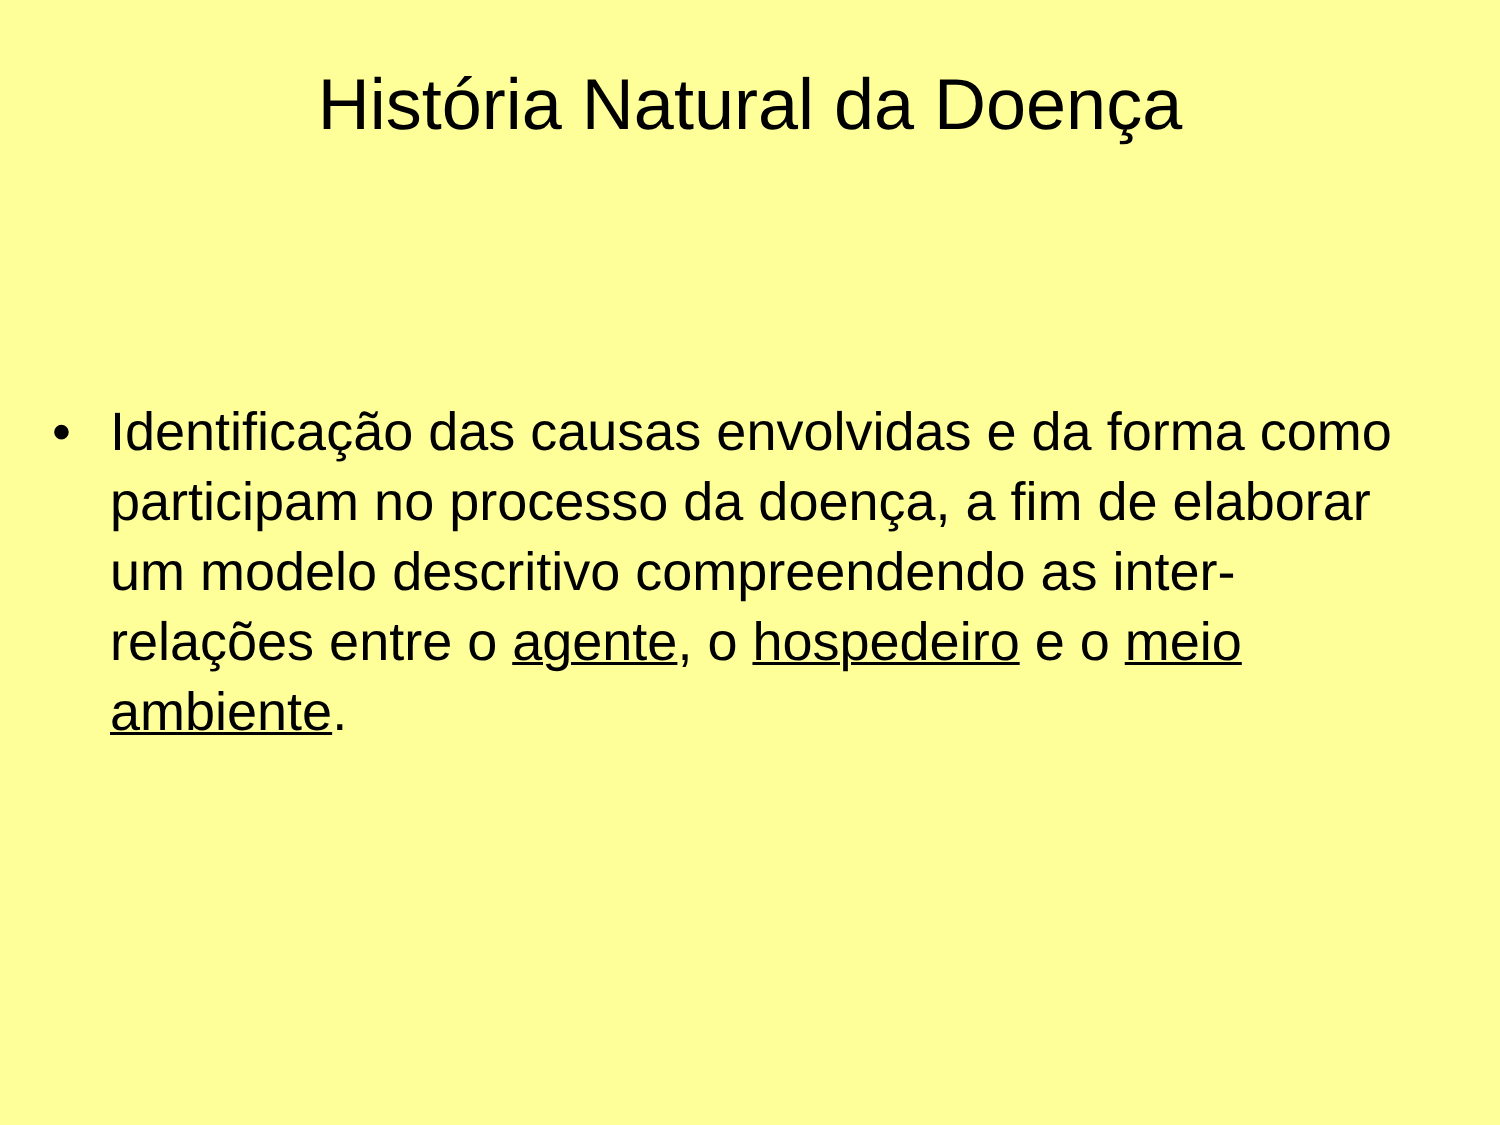História Natural da Doença
• Identificação das causas envolvidas e da forma como participam no processo da doença, a fim de elaborar um modelo descritivo compreendendo as inter-relações entre o agente, o hospedeiro e o meio ambiente.